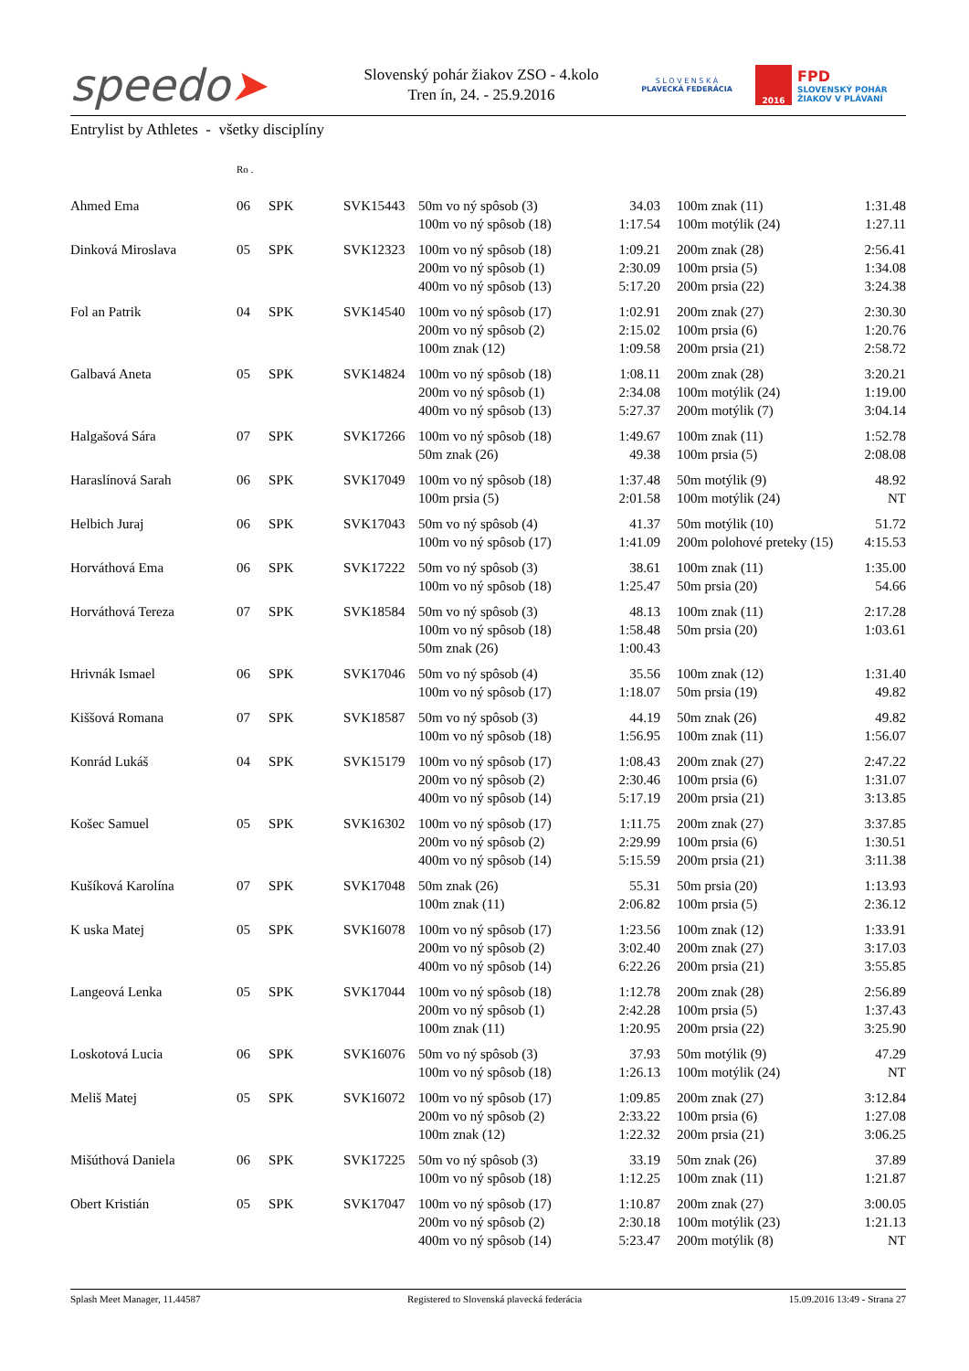speedo➤
Slovenský pohár žiakov ZSO - 4.kolo
Tren ín, 24. - 25.9.2016
S L O V E N S K Á
PLAVECKÁ FEDERÁCIA
2016
FPD
SLOVENSKÝ POHÁR
ŽIAKOV V PLÁVANÍ
Entrylist by Athletes - všetky disciplíny
| | Ro . | | | | | | | |
| --- | --- | --- | --- | --- | --- | --- | --- | --- |
| Ahmed Ema | 06 | SPK | SVK15443 | 50m vo ný spôsob (3) 100m vo ný spôsob (18) | 34.03 1:17.54 | | 100m znak (11) 100m motýlik (24) | 1:31.48 1:27.11 |
| Dinková Miroslava | 05 | SPK | SVK12323 | 100m vo ný spôsob (18) 200m vo ný spôsob (1) 400m vo ný spôsob (13) | 1:09.21 2:30.09 5:17.20 | | 200m znak (28) 100m prsia (5) 200m prsia (22) | 2:56.41 1:34.08 3:24.38 |
| Fol an Patrik | 04 | SPK | SVK14540 | 100m vo ný spôsob (17) 200m vo ný spôsob (2) 100m znak (12) | 1:02.91 2:15.02 1:09.58 | | 200m znak (27) 100m prsia (6) 200m prsia (21) | 2:30.30 1:20.76 2:58.72 |
| Galbavá Aneta | 05 | SPK | SVK14824 | 100m vo ný spôsob (18) 200m vo ný spôsob (1) 400m vo ný spôsob (13) | 1:08.11 2:34.08 5:27.37 | | 200m znak (28) 100m motýlik (24) 200m motýlik (7) | 3:20.21 1:19.00 3:04.14 |
| Halgašová Sára | 07 | SPK | SVK17266 | 100m vo ný spôsob (18) 50m znak (26) | 1:49.67 49.38 | | 100m znak (11) 100m prsia (5) | 1:52.78 2:08.08 |
| Haraslínová Sarah | 06 | SPK | SVK17049 | 100m vo ný spôsob (18) 100m prsia (5) | 1:37.48 2:01.58 | | 50m motýlik (9) 100m motýlik (24) | 48.92 NT |
| Helbich Juraj | 06 | SPK | SVK17043 | 50m vo ný spôsob (4) 100m vo ný spôsob (17) | 41.37 1:41.09 | | 50m motýlik (10) 200m polohové preteky (15) | 51.72 4:15.53 |
| Horváthová Ema | 06 | SPK | SVK17222 | 50m vo ný spôsob (3) 100m vo ný spôsob (18) | 38.61 1:25.47 | | 100m znak (11) 50m prsia (20) | 1:35.00 54.66 |
| Horváthová Tereza | 07 | SPK | SVK18584 | 50m vo ný spôsob (3) 100m vo ný spôsob (18) 50m znak (26) | 48.13 1:58.48 1:00.43 | | 100m znak (11) 50m prsia (20) | 2:17.28 1:03.61 |
| Hrivnák Ismael | 06 | SPK | SVK17046 | 50m vo ný spôsob (4) 100m vo ný spôsob (17) | 35.56 1:18.07 | | 100m znak (12) 50m prsia (19) | 1:31.40 49.82 |
| Kiššová Romana | 07 | SPK | SVK18587 | 50m vo ný spôsob (3) 100m vo ný spôsob (18) | 44.19 1:56.95 | | 50m znak (26) 100m znak (11) | 49.82 1:56.07 |
| Konrád Lukáš | 04 | SPK | SVK15179 | 100m vo ný spôsob (17) 200m vo ný spôsob (2) 400m vo ný spôsob (14) | 1:08.43 2:30.46 5:17.19 | | 200m znak (27) 100m prsia (6) 200m prsia (21) | 2:47.22 1:31.07 3:13.85 |
| Košec Samuel | 05 | SPK | SVK16302 | 100m vo ný spôsob (17) 200m vo ný spôsob (2) 400m vo ný spôsob (14) | 1:11.75 2:29.99 5:15.59 | | 200m znak (27) 100m prsia (6) 200m prsia (21) | 3:37.85 1:30.51 3:11.38 |
| Kušíková Karolína | 07 | SPK | SVK17048 | 50m znak (26) 100m znak (11) | 55.31 2:06.82 | | 50m prsia (20) 100m prsia (5) | 1:13.93 2:36.12 |
| K uska Matej | 05 | SPK | SVK16078 | 100m vo ný spôsob (17) 200m vo ný spôsob (2) 400m vo ný spôsob (14) | 1:23.56 3:02.40 6:22.26 | | 100m znak (12) 200m znak (27) 200m prsia (21) | 1:33.91 3:17.03 3:55.85 |
| Langeová Lenka | 05 | SPK | SVK17044 | 100m vo ný spôsob (18) 200m vo ný spôsob (1) 100m znak (11) | 1:12.78 2:42.28 1:20.95 | | 200m znak (28) 100m prsia (5) 200m prsia (22) | 2:56.89 1:37.43 3:25.90 |
| Loskotová Lucia | 06 | SPK | SVK16076 | 50m vo ný spôsob (3) 100m vo ný spôsob (18) | 37.93 1:26.13 | | 50m motýlik (9) 100m motýlik (24) | 47.29 NT |
| Meliš Matej | 05 | SPK | SVK16072 | 100m vo ný spôsob (17) 200m vo ný spôsob (2) 100m znak (12) | 1:09.85 2:33.22 1:22.32 | | 200m znak (27) 100m prsia (6) 200m prsia (21) | 3:12.84 1:27.08 3:06.25 |
| Mišúthová Daniela | 06 | SPK | SVK17225 | 50m vo ný spôsob (3) 100m vo ný spôsob (18) | 33.19 1:12.25 | | 50m znak (26) 100m znak (11) | 37.89 1:21.87 |
| Obert Kristián | 05 | SPK | SVK17047 | 100m vo ný spôsob (17) 200m vo ný spôsob (2) 400m vo ný spôsob (14) | 1:10.87 2:30.18 5:23.47 | | 200m znak (27) 100m motýlik (23) 200m motýlik (8) | 3:00.05 1:21.13 NT |
Splash Meet Manager, 11.44587 Registered to Slovenská plavecká federácia 15.09.2016 13:49 - Strana 27